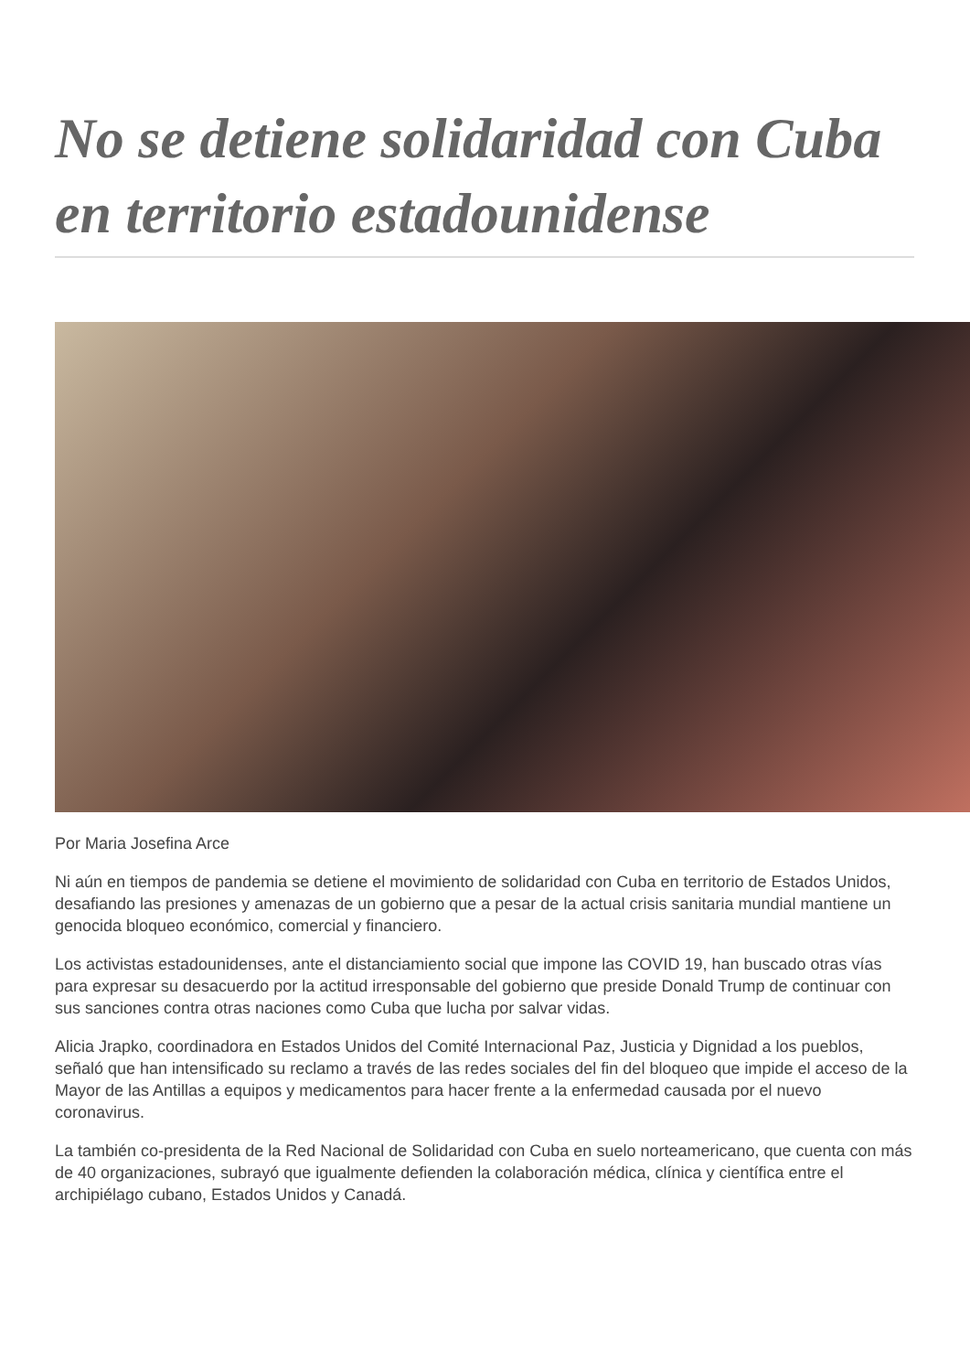No se detiene solidaridad con Cuba en territorio estadounidense
Por Maria Josefina Arce
Ni aún en tiempos de pandemia se detiene el movimiento de solidaridad con Cuba en territorio de Estados Unidos, desafiando las presiones y amenazas de un gobierno que a pesar de la actual crisis sanitaria mundial mantiene un genocida bloqueo económico, comercial y financiero.
Los activistas estadounidenses, ante el distanciamiento social que impone las COVID 19, han buscado otras vías para expresar su desacuerdo por la actitud irresponsable del gobierno que preside Donald Trump de continuar con sus sanciones contra otras naciones como Cuba que lucha por salvar vidas.
Alicia Jrapko, coordinadora en Estados Unidos del Comité Internacional Paz, Justicia y Dignidad a los pueblos, señaló que han intensificado su reclamo a través de las redes sociales del fin del bloqueo que impide el acceso de la Mayor de las Antillas a equipos y medicamentos para hacer frente a la enfermedad causada por el nuevo coronavirus.
La también co-presidenta de la Red Nacional de Solidaridad con Cuba en suelo norteamericano, que cuenta con más de 40 organizaciones, subrayó que igualmente defienden la colaboración médica, clínica y científica entre el archipiélago cubano, Estados Unidos y Canadá.